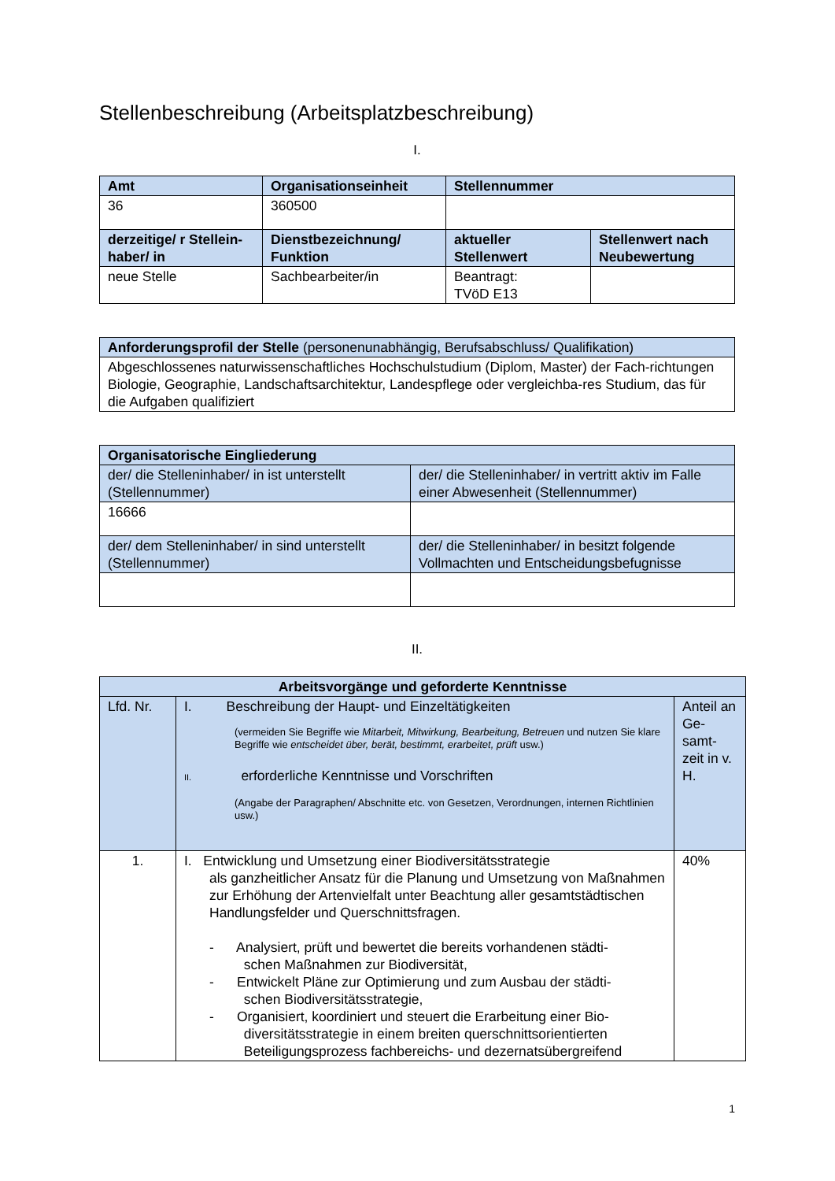Stellenbeschreibung (Arbeitsplatzbeschreibung)
I.
| Amt | Organisationseinheit | Stellennummer | |
| --- | --- | --- | --- |
| 36 | 360500 | | |
| derzeitige/ r Stellein-haber/ in | Dienstbezeichnung/ Funktion | aktueller Stellenwert | Stellenwert nach Neubewertung |
| neue Stelle | Sachbearbeiter/in | Beantragt: TVöD E13 | |
| Anforderungsprofil der Stelle (personenunabhängig, Berufsabschluss/ Qualifikation) |
| Abgeschlossenes naturwissenschaftliches Hochschulstudium (Diplom, Master) der Fach-richtungen Biologie, Geographie, Landschaftsarchitektur, Landespflege oder vergleichba-res Studium, das für die Aufgaben qualifiziert |
| Organisatorische Eingliederung | |
| --- | --- |
| der/ die Stelleninhaber/ in ist unterstellt (Stellennummer) | der/ die Stelleninhaber/ in vertritt aktiv im Falle einer Abwesenheit (Stellennummer) |
| 16666 | |
| der/ dem Stelleninhaber/ in sind unterstellt (Stellennummer) | der/ die Stelleninhaber/ in besitzt folgende Vollmachten und Entscheidungsbefugnisse |
II.
| Arbeitsvorgänge und geforderte Kenntnisse | | |
| --- | --- | --- |
| Lfd. Nr. | I. Beschreibung der Haupt- und Einzeltätigkeiten (vermeiden Sie Begriffe wie Mitarbeit, Mitwirkung, Bearbeitung, Betreuen und nutzen Sie klare Begriffe wie entscheidet über, berät, bestimmt, erarbeitet, prüft usw.) II. erforderliche Kenntnisse und Vorschriften (Angabe der Paragraphen/ Abschnitte etc. von Gesetzen, Verordnungen, internen Richtlinien usw.) | Anteil an Ge-samt-zeit in v. H. |
| 1. | I. Entwicklung und Umsetzung einer Biodiversitätsstrategie als ganzheitlicher Ansatz für die Planung und Umsetzung von Maßnahmen zur Erhöhung der Artenvielfalt unter Beachtung aller gesamtstädtischen Handlungsfelder und Querschnittsfragen. - Analysiert, prüft und bewertet die bereits vorhandenen städti- schen Maßnahmen zur Biodiversität, - Entwickelt Pläne zur Optimierung und zum Ausbau der städti- schen Biodiversitätsstrategie, - Organisiert, koordiniert und steuert die Erarbeitung einer Bio- diversitätsstrategie in einem breiten querschnittsorientierten Beteiligungsprozess fachbereichs- und dezernatsübergreifend | 40% |
1